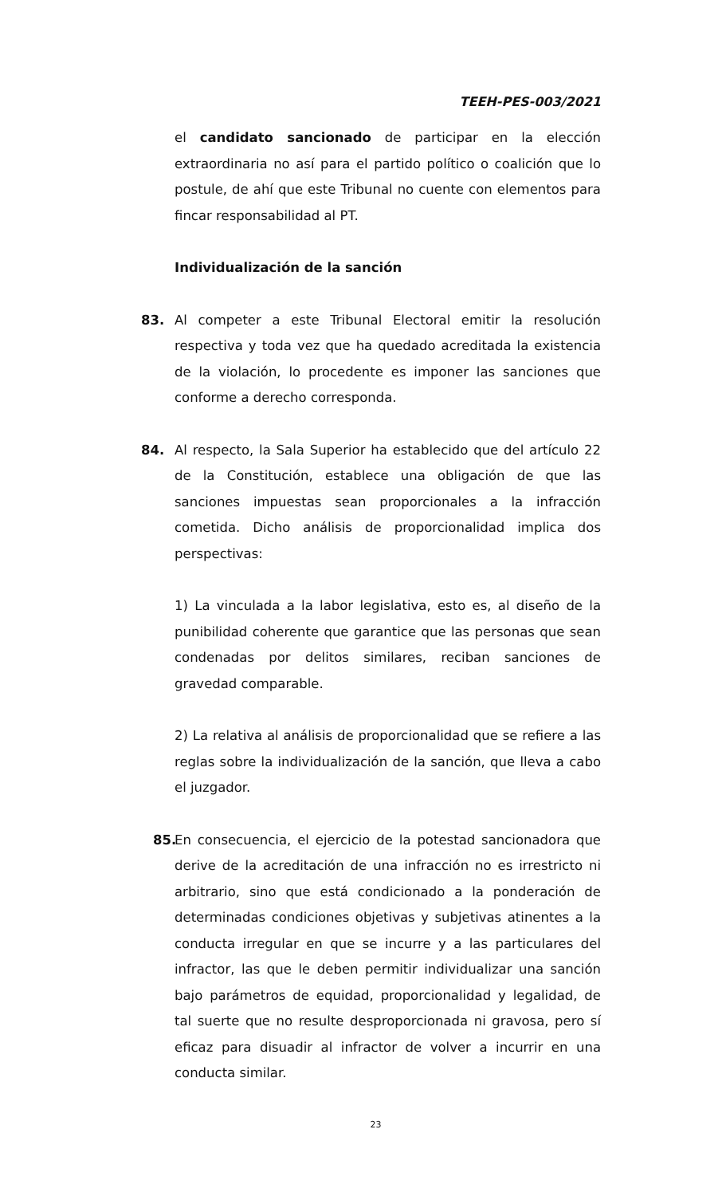TEEH-PES-003/2021
el candidato sancionado de participar en la elección extraordinaria no así para el partido político o coalición que lo postule, de ahí que este Tribunal no cuente con elementos para fincar responsabilidad al PT.
Individualización de la sanción
83. Al competer a este Tribunal Electoral emitir la resolución respectiva y toda vez que ha quedado acreditada la existencia de la violación, lo procedente es imponer las sanciones que conforme a derecho corresponda.
84. Al respecto, la Sala Superior ha establecido que del artículo 22 de la Constitución, establece una obligación de que las sanciones impuestas sean proporcionales a la infracción cometida. Dicho análisis de proporcionalidad implica dos perspectivas:
1) La vinculada a la labor legislativa, esto es, al diseño de la punibilidad coherente que garantice que las personas que sean condenadas por delitos similares, reciban sanciones de gravedad comparable.
2) La relativa al análisis de proporcionalidad que se refiere a las reglas sobre la individualización de la sanción, que lleva a cabo el juzgador.
85. En consecuencia, el ejercicio de la potestad sancionadora que derive de la acreditación de una infracción no es irrestricto ni arbitrario, sino que está condicionado a la ponderación de determinadas condiciones objetivas y subjetivas atinentes a la conducta irregular en que se incurre y a las particulares del infractor, las que le deben permitir individualizar una sanción bajo parámetros de equidad, proporcionalidad y legalidad, de tal suerte que no resulte desproporcionada ni gravosa, pero sí eficaz para disuadir al infractor de volver a incurrir en una conducta similar.
23